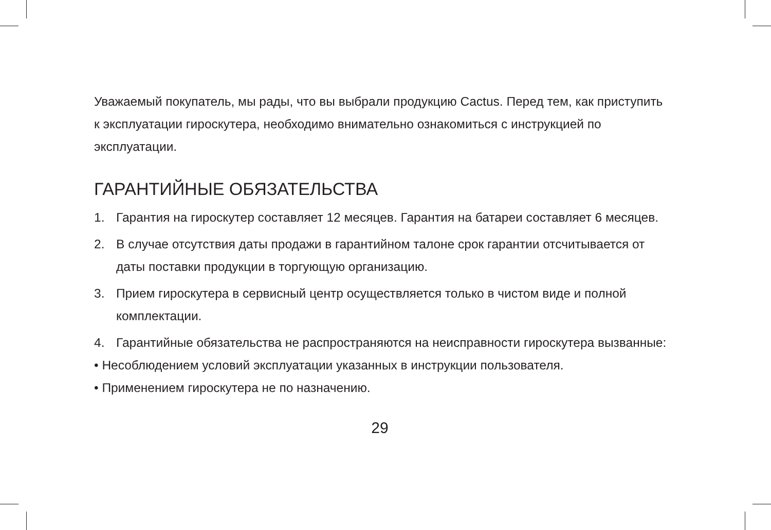Уважаемый покупатель, мы рады, что вы выбрали продукцию Cactus. Перед тем, как приступить к эксплуатации гироскутера, необходимо внимательно ознакомиться с инструкцией по эксплуатации.
ГАРАНТИЙНЫЕ ОБЯЗАТЕЛЬСТВА
1. Гарантия на гироскутер составляет 12 месяцев. Гарантия на батареи составляет 6 месяцев.
2. В случае отсутствия даты продажи в гарантийном талоне срок гарантии отсчитывается от даты поставки продукции в торгующую организацию.
3. Прием гироскутера в сервисный центр осуществляется только в чистом виде и полной комплектации.
4. Гарантийные обязательства не распространяются на неисправности гироскутера вызванные:
• Несоблюдением условий эксплуатации указанных в инструкции пользователя.
• Применением гироскутера не по назначению.
29